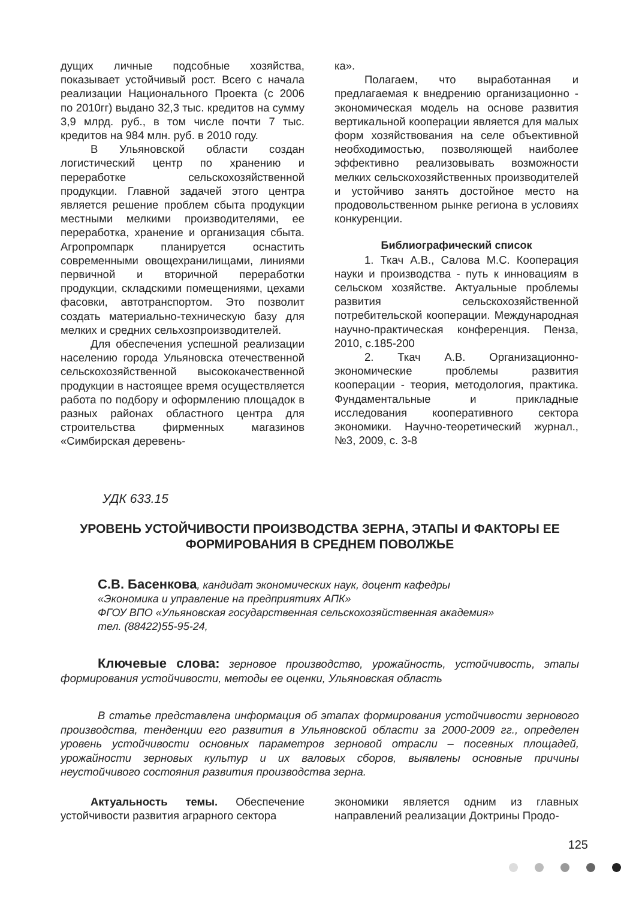дущих личные подсобные хозяйства, показывает устойчивый рост. Всего с начала реализации Национального Проекта (с 2006 по 2010гг) выдано 32,3 тыс. кредитов на сумму 3,9 млрд. руб., в том числе почти 7 тыс. кредитов на 984 млн. руб. в 2010 году.
В Ульяновской области создан логистический центр по хранению и переработке сельскохозяйственной продукции. Главной задачей этого центра является решение проблем сбыта продукции местными мелкими производителями, ее переработка, хранение и организация сбыта. Агропромпарк планируется оснастить современными овощехранилищами, линиями первичной и вторичной переработки продукции, складскими помещениями, цехами фасовки, автотранспортом. Это позволит создать материально-техническую базу для мелких и средних сельхозпроизводителей.
Для обеспечения успешной реализации населению города Ульяновска отечественной сельскохозяйственной высококачественной продукции в настоящее время осуществляется работа по подбору и оформлению площадок в разных районах областного центра для строительства фирменных магазинов «Симбирская деревень-
ка».
Полагаем, что выработанная и предлагаемая к внедрению организационно - экономическая модель на основе развития вертикальной кооперации является для малых форм хозяйствования на селе объективной необходимостью, позволяющей наиболее эффективно реализовывать возможности мелких сельскохозяйственных производителей и устойчиво занять достойное место на продовольственном рынке региона в условиях конкуренции.
Библиографический список
1. Ткач А.В., Салова М.С. Кооперация науки и производства - путь к инновациям в сельском хозяйстве. Актуальные проблемы развития сельскохозяйственной потребительской кооперации. Международная научно-практическая конференция. Пенза, 2010, с.185-200
2. Ткач А.В. Организационно-экономические проблемы развития кооперации - теория, методология, практика. Фундаментальные и прикладные исследования кооперативного сектора экономики. Научно-теоретический журнал., №3, 2009, с. 3-8
УДК 633.15
УРОВЕНЬ УСТОЙЧИВОСТИ ПРОИЗВОДСТВА ЗЕРНА, ЭТАПЫ И ФАКТОРЫ ЕЕ ФОРМИРОВАНИЯ В СРЕДНЕМ ПОВОЛЖЬЕ
С.В. Басенкова, кандидат экономических наук, доцент кафедры
«Экономика и управление на предприятиях АПК»
ФГОУ ВПО «Ульяновская государственная сельскохозяйственная академия»
тел. (88422)55-95-24,
Ключевые слова: зерновое производство, урожайность, устойчивость, этапы формирования устойчивости, методы ее оценки, Ульяновская область
В статье представлена информация об этапах формирования устойчивости зернового производства, тенденции его развития в Ульяновской области за 2000-2009 гг., определен уровень устойчивости основных параметров зерновой отрасли – посевных площадей, урожайности зерновых культур и их валовых сборов, выявлены основные причины неустойчивого состояния развития производства зерна.
Актуальность темы. Обеспечение устойчивости развития аграрного сектора
экономики является одним из главных направлений реализации Доктрины Продо-
125